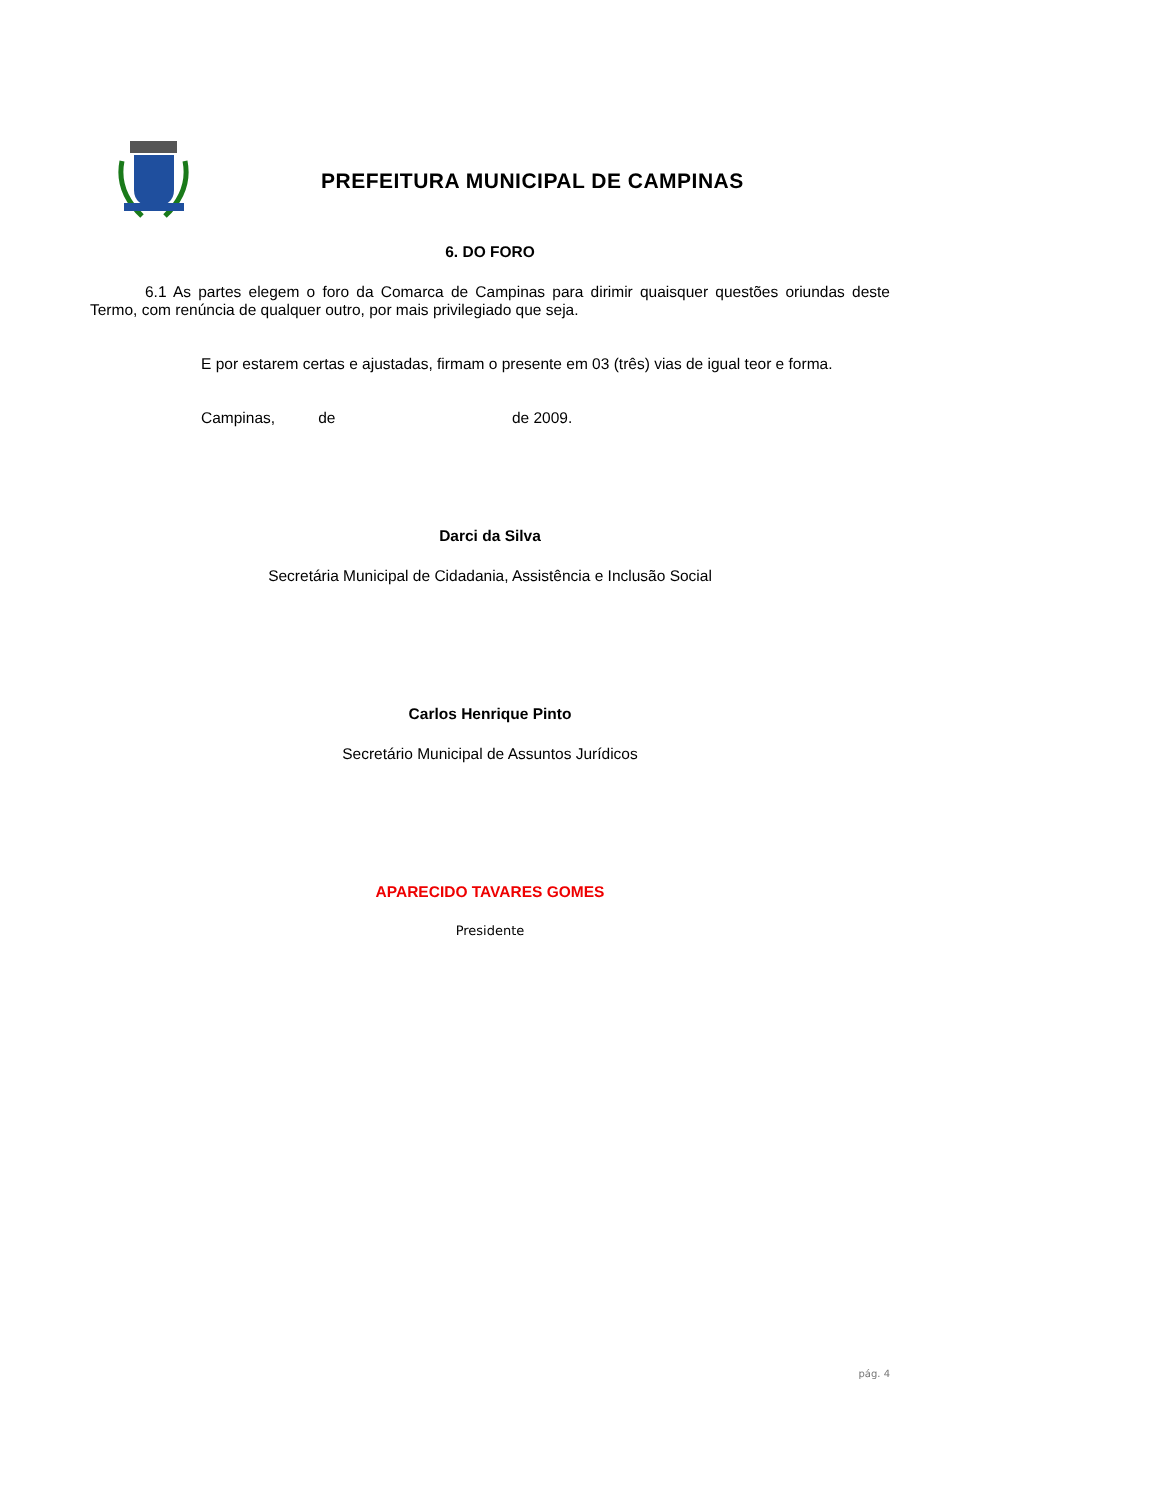PREFEITURA MUNICIPAL DE CAMPINAS
6. DO FORO
6.1 As partes elegem o foro da Comarca de Campinas para dirimir quaisquer questões oriundas deste Termo, com renúncia de qualquer outro, por mais privilegiado que seja.
E por estarem certas e ajustadas, firmam o presente em 03 (três) vias de igual teor e forma.
Campinas, de de 2009.
Darci da Silva
Secretária Municipal de Cidadania, Assistência e Inclusão Social
Carlos Henrique Pinto
Secretário Municipal de Assuntos Jurídicos
APARECIDO TAVARES GOMES
Presidente
pág. 4